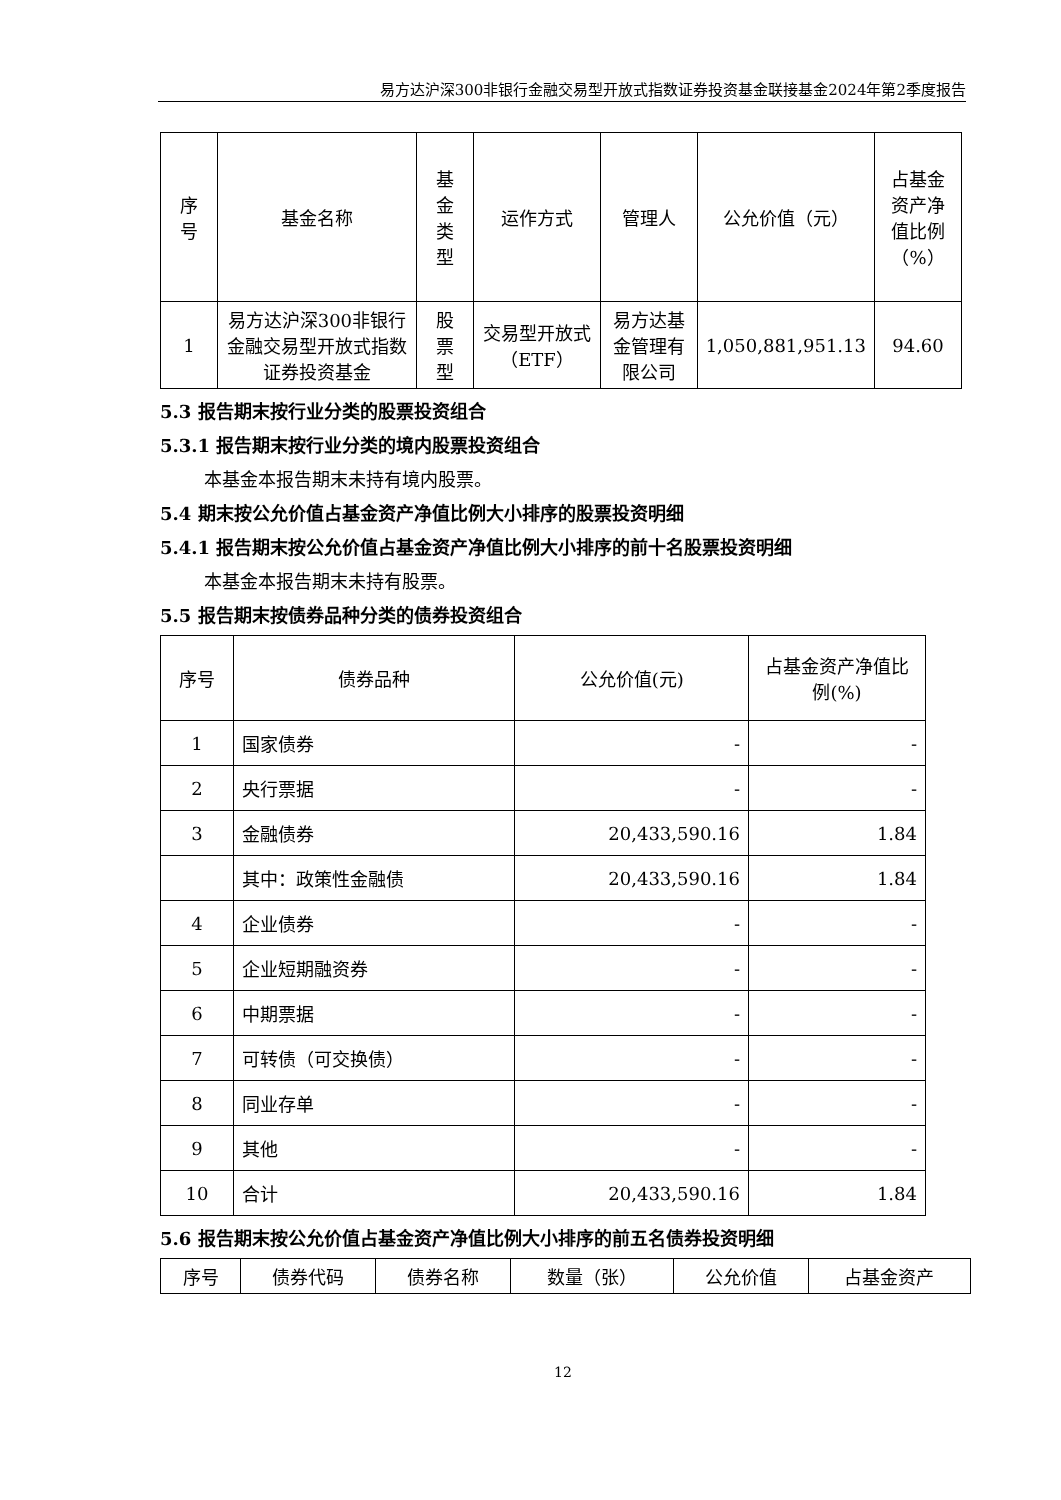易方达沪深300非银行金融交易型开放式指数证券投资基金联接基金2024年第2季度报告
| 序 号 | 基金名称 | 基 金 类 型 | 运作方式 | 管理人 | 公允价值（元） | 占基金资产净值比例（%） |
| --- | --- | --- | --- | --- | --- | --- |
| 1 | 易方达沪深300非银行金融交易型开放式指数证券投资基金 | 股 票 型 | 交易型开放式（ETF） | 易方达基金管理有限公司 | 1,050,881,951.13 | 94.60 |
5.3 报告期末按行业分类的股票投资组合
5.3.1 报告期末按行业分类的境内股票投资组合
本基金本报告期末未持有境内股票。
5.4 期末按公允价值占基金资产净值比例大小排序的股票投资明细
5.4.1 报告期末按公允价值占基金资产净值比例大小排序的前十名股票投资明细
本基金本报告期末未持有股票。
5.5 报告期末按债券品种分类的债券投资组合
| 序号 | 债券品种 | 公允价值(元) | 占基金资产净值比例(%) |
| --- | --- | --- | --- |
| 1 | 国家债券 | - | - |
| 2 | 央行票据 | - | - |
| 3 | 金融债券 | 20,433,590.16 | 1.84 |
| | 其中：政策性金融债 | 20,433,590.16 | 1.84 |
| 4 | 企业债券 | - | - |
| 5 | 企业短期融资券 | - | - |
| 6 | 中期票据 | - | - |
| 7 | 可转债（可交换债） | - | - |
| 8 | 同业存单 | - | - |
| 9 | 其他 | - | - |
| 10 | 合计 | 20,433,590.16 | 1.84 |
5.6 报告期末按公允价值占基金资产净值比例大小排序的前五名债券投资明细
| 序号 | 债券代码 | 债券名称 | 数量（张） | 公允价值 | 占基金资产 |
| --- | --- | --- | --- | --- | --- |
12